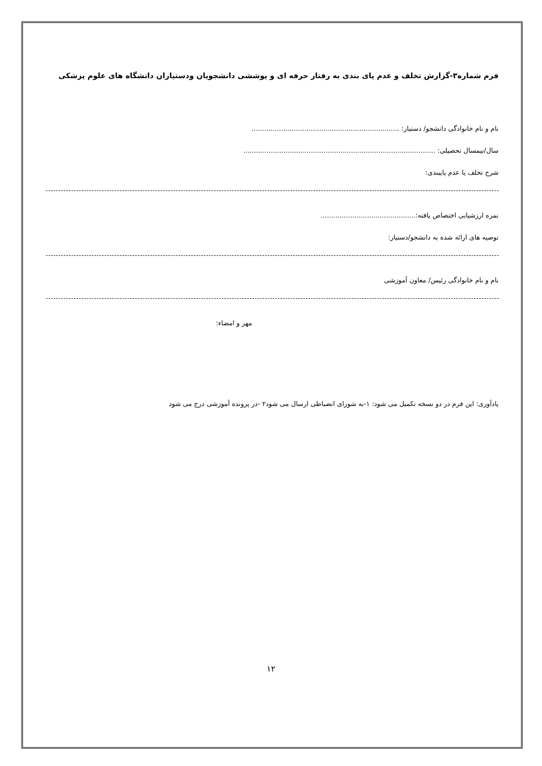فرم شماره۳-گزارش تخلف و عدم پای بندی به رفتار حرفه ای و پوششی دانشجویان ودستیاران دانشگاه های علوم پزشکی
نام و نام خانوادگی دانشجو/ دستیار: ......................................................................
سال/نیمسال تحصیلی: ...........................................................................................
شرح تخلف یا عدم پایبندی:
نمره ارزشیابی اختصاص یافته:.............................................
توصیه های ارائه شده به دانشجو/دستیار:
نام و نام خانوادگی رئیس/ معاون آموزشی
مهر و امضاء:
یادآوری: این فرم در دو نسخه تکمیل می شود: ۱-به شورای انضباطی ارسال می شود۲ -در پرونده آموزشی درج می شود
۱۲